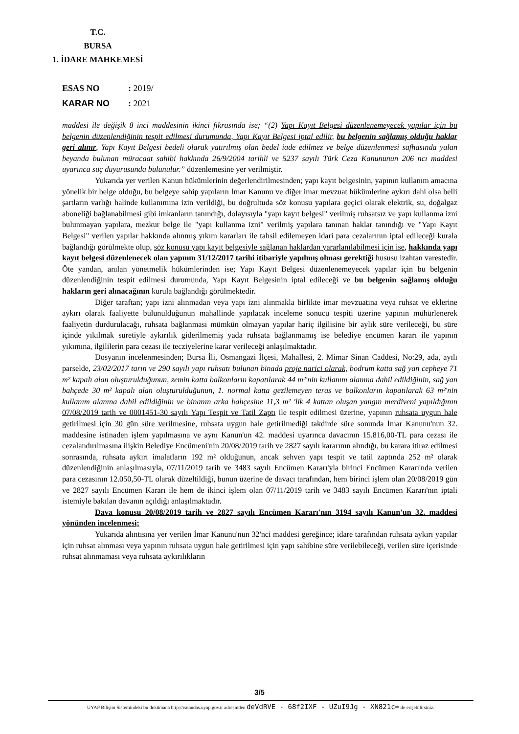T.C.
BURSA
1. İDARE MAHKEMESİ
ESAS NO: 2019/
KARAR NO: 2021
maddesi ile değişik 8 inci maddesinin ikinci fıkrasında ise; “(2) Yapı Kayıt Belgesi düzenlenemeyecek yapılar için bu belgenin düzenlendiğinin tespit edilmesi durumunda, Yapı Kayıt Belgesi iptal edilir, bu belgenin sağlamış olduğu haklar geri alınır, Yapı Kayıt Belgesi bedeli olarak yatırılmış olan bedel iade edilmez ve belge düzenlenmesi safhasında yalan beyanda bulunan müracaat sahibi hakkında 26/9/2004 tarihli ve 5237 sayılı Türk Ceza Kanununun 206 ncı maddesi uyarınca suç duyurusunda bulunulur.” düzenlemesine yer verilmiştir.
Yukarıda yer verilen Kanun hükümlerinin değerlendirilmesinden; yapı kayıt belgesinin, yapının kullanım amacına yönelik bir belge olduğu, bu belgeye sahip yapıların İmar Kanunu ve diğer imar mevzuat hükümlerine aykırı dahi olsa belli şartların varlığı halinde kullanımına izin verildiği, bu doğrultuda söz konusu yapılara geçici olarak elektrik, su, doğalgaz aboneliği bağlanabilmesi gibi imkanların tanındığı, dolayısıyla "yapı kayıt belgesi" verilmiş ruhsatsız ve yapı kullanma izni bulunmayan yapılara, mezkur belge ile "yapı kullanma izni" verilmiş yapılara tanınan haklar tanındığı ve "Yapı Kayıt Belgesi" verilen yapılar hakkında alınmış yıkım kararları ile tahsil edilemeyen idari para cezalarının iptal edileceği kurala bağlandığı görülmekte olup, söz konusu yapı kayıt belgesiyle sağlanan haklardan yararlanılabilmesi için ise, hakkında yapı kayıt belgesi düzenlenecek olan yapının 31/12/2017 tarihi itibariyle yapılmış olması gerektiği hususu izahtan varestedir. Öte yandan, anılan yönetmelik hükümlerinden ise; Yapı Kayıt Belgesi düzenlenemeyecek yapılar için bu belgenin düzenlendiğinin tespit edilmesi durumunda, Yapı Kayıt Belgesinin iptal edileceği ve bu belgenin sağlamış olduğu hakların geri alınacağının kurula bağlandığı görülmektedir.
Diğer taraftan; yapı izni alınmadan veya yapı izni alınmakla birlikte imar mevzuatına veya ruhsat ve eklerine aykırı olarak faaliyette bulunulduğunun mahallinde yapılacak inceleme sonucu tespiti üzerine yapının mühürlenerek faaliyetin durdurulacağı, ruhsata bağlanması mümkün olmayan yapılar hariç ilgilisine bir aylık süre verileceği, bu süre içinde yıkılmak suretiyle aykırılık giderilmemiş yada ruhsata bağlanmamış ise belediye encümen kararı ile yapının yıkımına, ilgililerin para cezası ile tecziyelerine karar verileceği anlaşılmaktadır.
Dosyanın incelenmesinden; Bursa İli, Osmangazi İlçesi, Mahallesi, 2. Mimar Sinan Caddesi, No:29, ada, ayılı parselde, 23/02/2017 tarın ve 290 sayılı yapı ruhsatı bulunan binada proje narici olarak, bodrum katta sağ yan cepheye 71 m² kapalı alan oluşturulduğunun, zemin katta balkonların kapatılarak 44 m²'nin kullanım alanına dahil edildiğinin, sağ yan bahçede 30 m² kapalı alan oluşturulduğunun, 1. normal katta gezilemeyen teras ve balkonların kapatılarak 63 m²'nin kullanım alanına dahil edildiğinin ve binanın arka bahçesine 11,3 m² 'lik 4 kattan oluşan yangın merdiveni yapıldığının 07/08/2019 tarih ve 0001451-30 sayılı Yapı Tespit ve Tatil Zaptı ile tespit edilmesi üzerine, yapının ruhsata uygun hale getirilmesi için 30 gün süre verilmesine, ruhsata uygun hale getirilmediği takdirde süre sonunda İmar Kanunu'nun 32. maddesine istinaden işlem yapılmasına ve aynı Kanun'un 42. maddesi uyarınca davacının 15.816,00-TL para cezası ile cezalandırılmasına ilişkin Belediye Encümeni'nin 20/08/2019 tarih ve 2827 sayılı kararının alındığı, bu karara itiraz edilmesi sonrasında, ruhsata aykırı imalatların 192 m² olduğunun, ancak sehven yapı tespit ve tatil zaptında 252 m² olarak düzenlendiğinin anlaşılmasıyla, 07/11/2019 tarih ve 3483 sayılı Encümen Kararı'yla birinci Encümen Kararı'nda verilen para cezasının 12.050,50-TL olarak düzeltildiği, bunun üzerine de davacı tarafından, hem birinci işlem olan 20/08/2019 gün ve 2827 sayılı Encümen Kararı ile hem de ikinci işlem olan 07/11/2019 tarih ve 3483 sayılı Encümen Kararı'nın iptali istemiyle bakılan davanın açıldığı anlaşılmaktadır.
Dava konusu 20/08/2019 tarih ve 2827 sayılı Encümen Kararı'nın 3194 sayılı Kanun'un 32. maddesi yönünden incelenmesi;
Yukarıda alıntısına yer verilen İmar Kanunu'nun 32'nci maddesi gereğince; idare tarafından ruhsata aykırı yapılar için ruhsat alınması veya yapının ruhsata uygun hale getirilmesi için yapı sahibine süre verilebileceği, verilen süre içerisinde ruhsat alınmaması veya ruhsata aykırılıkların
3/5
UYAP Bilişim Sistemindeki bu dokümana http://vatandas.uyap.gov.tr adresinden deVdRVE - 68f2IXF - UZuI9Jg - XN821c= ile erişebilirsiniz.